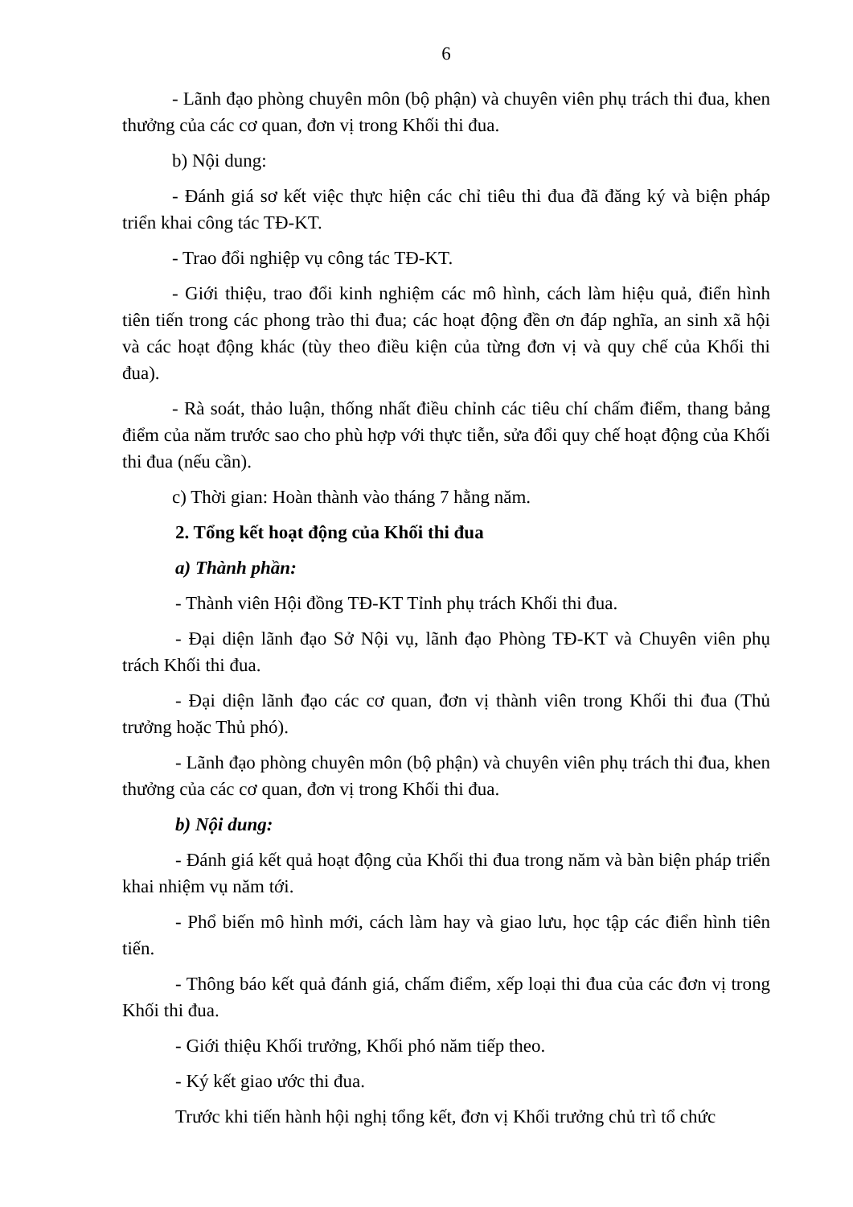6
- Lãnh đạo phòng chuyên môn (bộ phận) và chuyên viên phụ trách thi đua, khen thưởng của các cơ quan, đơn vị trong Khối thi đua.
b) Nội dung:
- Đánh giá sơ kết việc thực hiện các chỉ tiêu thi đua đã đăng ký và biện pháp triển khai công tác TĐ-KT.
- Trao đổi nghiệp vụ công tác TĐ-KT.
- Giới thiệu, trao đổi kinh nghiệm các mô hình, cách làm hiệu quả, điển hình tiên tiến trong các phong trào thi đua; các hoạt động đền ơn đáp nghĩa, an sinh xã hội và các hoạt động khác (tùy theo điều kiện của từng đơn vị và quy chế của Khối thi đua).
- Rà soát, thảo luận, thống nhất điều chỉnh các tiêu chí chấm điểm, thang bảng điểm của năm trước sao cho phù hợp với thực tiễn, sửa đổi quy chế hoạt động của Khối thi đua (nếu cần).
c) Thời gian: Hoàn thành vào tháng 7 hằng năm.
2. Tổng kết hoạt động của Khối thi đua
a) Thành phần:
- Thành viên Hội đồng TĐ-KT Tỉnh phụ trách Khối thi đua.
- Đại diện lãnh đạo Sở Nội vụ, lãnh đạo Phòng TĐ-KT và Chuyên viên phụ trách Khối thi đua.
- Đại diện lãnh đạo các cơ quan, đơn vị thành viên trong Khối thi đua (Thủ trưởng hoặc Thủ phó).
- Lãnh đạo phòng chuyên môn (bộ phận) và chuyên viên phụ trách thi đua, khen thưởng của các cơ quan, đơn vị trong Khối thi đua.
b) Nội dung:
- Đánh giá kết quả hoạt động của Khối thi đua trong năm và bàn biện pháp triển khai nhiệm vụ năm tới.
- Phổ biến mô hình mới, cách làm hay và giao lưu, học tập các điển hình tiên tiến.
- Thông báo kết quả đánh giá, chấm điểm, xếp loại thi đua của các đơn vị trong Khối thi đua.
- Giới thiệu Khối trưởng, Khối phó năm tiếp theo.
- Ký kết giao ước thi đua.
Trước khi tiến hành hội nghị tổng kết, đơn vị Khối trưởng chủ trì tổ chức